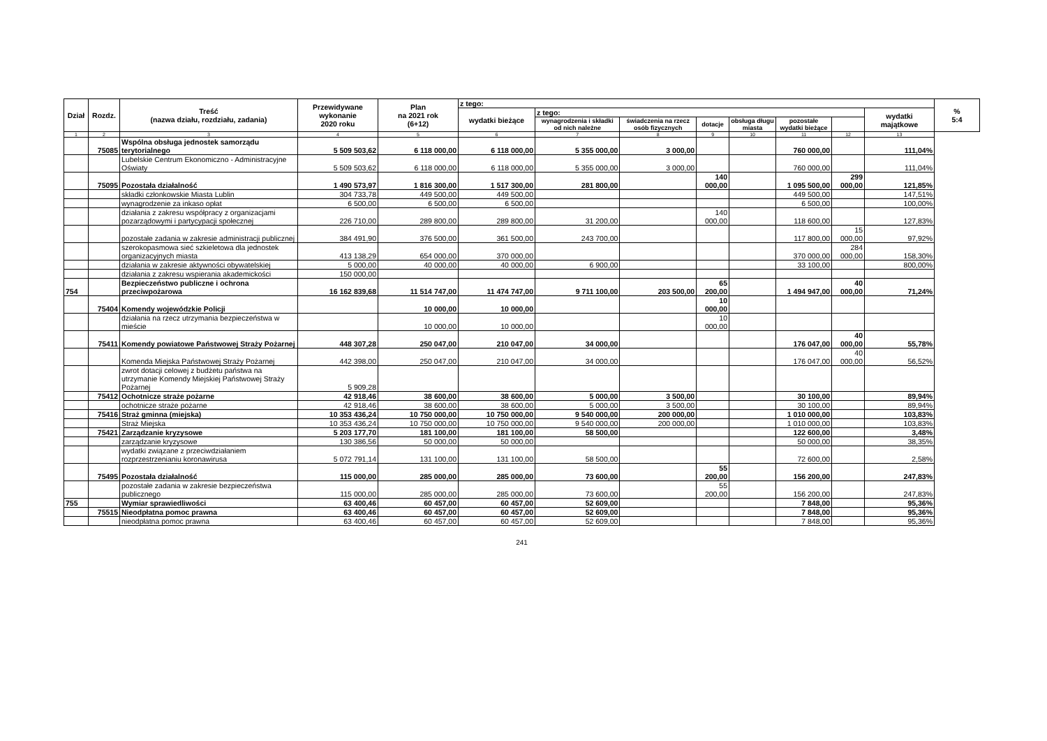| Dział | Rozdz. | Treść (nazwa działu, rozdziału, zadania) | Przewidywane wykonanie 2020 roku | Plan na 2021 rok (6+12) | z tego: | | | | | | | | % 5:4 |
| --- | --- | --- | --- | --- | --- | --- | --- | --- | --- | --- | --- | --- | --- |
| | | | | | wydatki bieżące | z tego: | | | | | | wydatki majątkowe | |
| | | | | | | wynagrodzenia i składki od nich należne | świadczenia na rzecz osób fizycznych | dotacje | obsługa długu miasta | pozostałe wydatki bieżące | | | |
| 1 | 2 | 3 | 4 | 5 | 6 | 7 | 8 | 9 | 10 | 11 | 12 | 13 | |
| | 75085 | Wspólna obsługa jednostek samorządu terytorialnego | 5 509 503,62 | 6 118 000,00 | 6 118 000,00 | 5 355 000,00 | 3 000,00 | | | 760 000,00 | | 111,04% | |
| | | Lubelskie Centrum Ekonomiczno - Administracyjne Oświaty | 5 509 503,62 | 6 118 000,00 | 6 118 000,00 | 5 355 000,00 | 3 000,00 | | | 760 000,00 | | 111,04% | |
| | 75095 | Pozostała działalność | 1 490 573,97 | 1 816 300,00 | 1 517 300,00 | 281 800,00 | | 140 000,00 | | 1 095 500,00 | 299 000,00 | 121,85% | |
| | | składki członkowskie Miasta Lublin | 304 733,78 | 449 500,00 | 449 500,00 | | | | | 449 500,00 | | 147,51% | |
| | | wynagrodzenie za inkaso opłat | 6 500,00 | 6 500,00 | 6 500,00 | | | | | 6 500,00 | | 100,00% | |
| | | działania z zakresu współpracy z organizacjami pozarządowymi i partycypacji społecznej | 226 710,00 | 289 800,00 | 289 800,00 | 31 200,00 | | 140 000,00 | | 118 600,00 | | 127,83% | |
| | | pozostałe zadania w zakresie administracji publicznej | 384 491,90 | 376 500,00 | 361 500,00 | 243 700,00 | | | | 117 800,00 | 15 000,00 | 97,92% | |
| | | szerokopasmowa sieć szkieletowa dla jednostek organizacyjnych miasta | 413 138,29 | 654 000,00 | 370 000,00 | | | | | 370 000,00 | 284 000,00 | 158,30% | |
| | | działania w zakresie aktywności obywatelskiej | 5 000,00 | 40 000,00 | 40 000,00 | 6 900,00 | | | | 33 100,00 | | 800,00% | |
| | | działania z zakresu wspierania akademickości | 150 000,00 | | | | | | | | | | |
| 754 | | Bezpieczeństwo publiczne i ochrona przeciwpożarowa | 16 162 839,68 | 11 514 747,00 | 11 474 747,00 | 9 711 100,00 | 203 500,00 | 65 200,00 | | 1 494 947,00 | 40 000,00 | 71,24% | |
| | 75404 | Komendy wojewódzkie Policji | | 10 000,00 | 10 000,00 | | | 10 000,00 | | | | | |
| | | działania na rzecz utrzymania bezpieczeństwa w mieście | | 10 000,00 | 10 000,00 | | | 10 000,00 | | | | | |
| | 75411 | Komendy powiatowe Państwowej Straży Pożarnej | 448 307,28 | 250 047,00 | 210 047,00 | 34 000,00 | | | | 176 047,00 | 40 000,00 | 55,78% | |
| | | Komenda Miejska Państwowej Straży Pożarnej | 442 398,00 | 250 047,00 | 210 047,00 | 34 000,00 | | | | 176 047,00 | 40 000,00 | 56,52% | |
| | | zwrot dotacji celowej z budżetu państwa na utrzymanie Komendy Miejskiej Państwowej Straży Pożarnej | 5 909,28 | | | | | | | | | | |
| | 75412 | Ochotnicze straże pożarne | 42 918,46 | 38 600,00 | 38 600,00 | 5 000,00 | 3 500,00 | | | 30 100,00 | | 89,94% | |
| | | ochotnicze straże pożarne | 42 918,46 | 38 600,00 | 38 600,00 | 5 000,00 | 3 500,00 | | | 30 100,00 | | 89,94% | |
| | 75416 | Straż gminna (miejska) | 10 353 436,24 | 10 750 000,00 | 10 750 000,00 | 9 540 000,00 | 200 000,00 | | | 1 010 000,00 | | 103,83% | |
| | | Straż Miejska | 10 353 436,24 | 10 750 000,00 | 10 750 000,00 | 9 540 000,00 | 200 000,00 | | | 1 010 000,00 | | 103,83% | |
| | 75421 | Zarządzanie kryzysowe | 5 203 177,70 | 181 100,00 | 181 100,00 | 58 500,00 | | | | 122 600,00 | | 3,48% | |
| | | zarządzanie kryzysowe | 130 386,56 | 50 000,00 | 50 000,00 | | | | | 50 000,00 | | 38,35% | |
| | | wydatki związane z przeciwdziałaniem rozprzestrzenianiu koronawirusa | 5 072 791,14 | 131 100,00 | 131 100,00 | 58 500,00 | | | | 72 600,00 | | 2,58% | |
| | 75495 | Pozostała działalność | 115 000,00 | 285 000,00 | 285 000,00 | 73 600,00 | | 55 200,00 | | 156 200,00 | | 247,83% | |
| | | pozostałe zadania w zakresie bezpieczeństwa publicznego | 115 000,00 | 285 000,00 | 285 000,00 | 73 600,00 | | 55 200,00 | | 156 200,00 | | 247,83% | |
| 755 | | Wymiar sprawiedliwości | 63 400,46 | 60 457,00 | 60 457,00 | 52 609,00 | | | | 7 848,00 | | 95,36% | |
| | 75515 | Nieodpłatna pomoc prawna | 63 400,46 | 60 457,00 | 60 457,00 | 52 609,00 | | | | 7 848,00 | | 95,36% | |
| | | nieodpłatna pomoc prawna | 63 400,46 | 60 457,00 | 60 457,00 | 52 609,00 | | | | 7 848,00 | | 95,36% | |
241